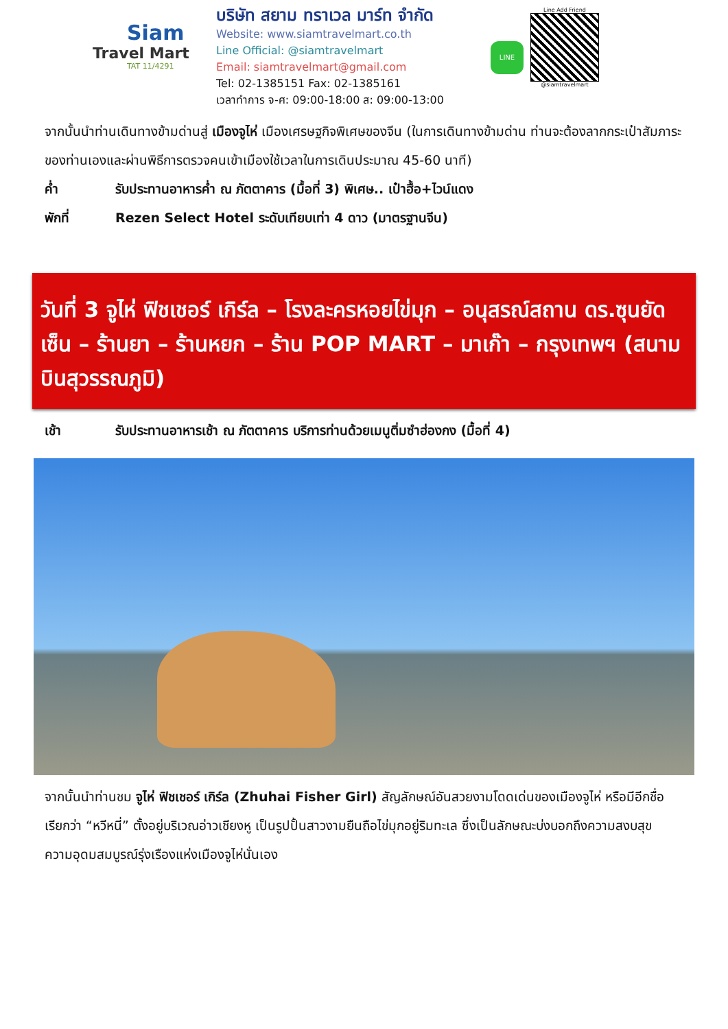Siam
Travel Mart
TAT 11/4291
บริษัท สยาม ทราเวล มาร์ท จำกัด
Website: www.siamtravelmart.co.th
Line Official: @siamtravelmart
Email: siamtravelmart@gmail.com
Tel: 02-1385151 Fax: 02-1385161
เวลาทำการ จ-ศ: 09:00-18:00 ส: 09:00-13:00
LINE
Line Add Friend
@siamtravelmart
จากนั้นนำท่านเดินทางข้ามด่านสู่ เมืองจูไห่ เมืองเศรษฐกิจพิเศษของจีน (ในการเดินทางข้ามด่าน ท่านจะต้องลากกระเป๋าสัมภาระของท่านเองและผ่านพิธีการตรวจคนเข้าเมืองใช้เวลาในการเดินประมาณ 45-60 นาที)
ค่ำ รับประทานอาหารค่ำ ณ ภัตตาคาร (มื้อที่ 3) พิเศษ.. เป๋าฮื้อ+ไวน์แดง
พักที่ Rezen Select Hotel ระดับเทียบเท่า 4 ดาว (มาตรฐานจีน)
วันที่ 3 จูไห่ ฟิชเชอร์ เกิร์ล – โรงละครหอยไข่มุก – อนุสรณ์สถาน ดร.ซุนยัดเซ็น – ร้านยา – ร้านหยก – ร้าน POP MART – มาเก๊า – กรุงเทพฯ (สนามบินสุวรรณภูมิ)
เช้า รับประทานอาหารเช้า ณ ภัตตาคาร บริการท่านด้วยเมนูติ่มซำฮ่องกง (มื้อที่ 4)
จากนั้นนำท่านชม จูไห่ ฟิชเชอร์ เกิร์ล (Zhuhai Fisher Girl) สัญลักษณ์อันสวยงามโดดเด่นของเมืองจูไห่ หรือมีอีกชื่อเรียกว่า “หวีหนี่” ตั้งอยู่บริเวณอ่าวเชียงหู เป็นรูปปั้นสาวงามยืนถือไข่มุกอยู่ริมทะเล ซึ่งเป็นลักษณะบ่งบอกถึงความสงบสุข ความอุดมสมบูรณ์รุ่งเรืองแห่งเมืองจูไห่นั่นเอง